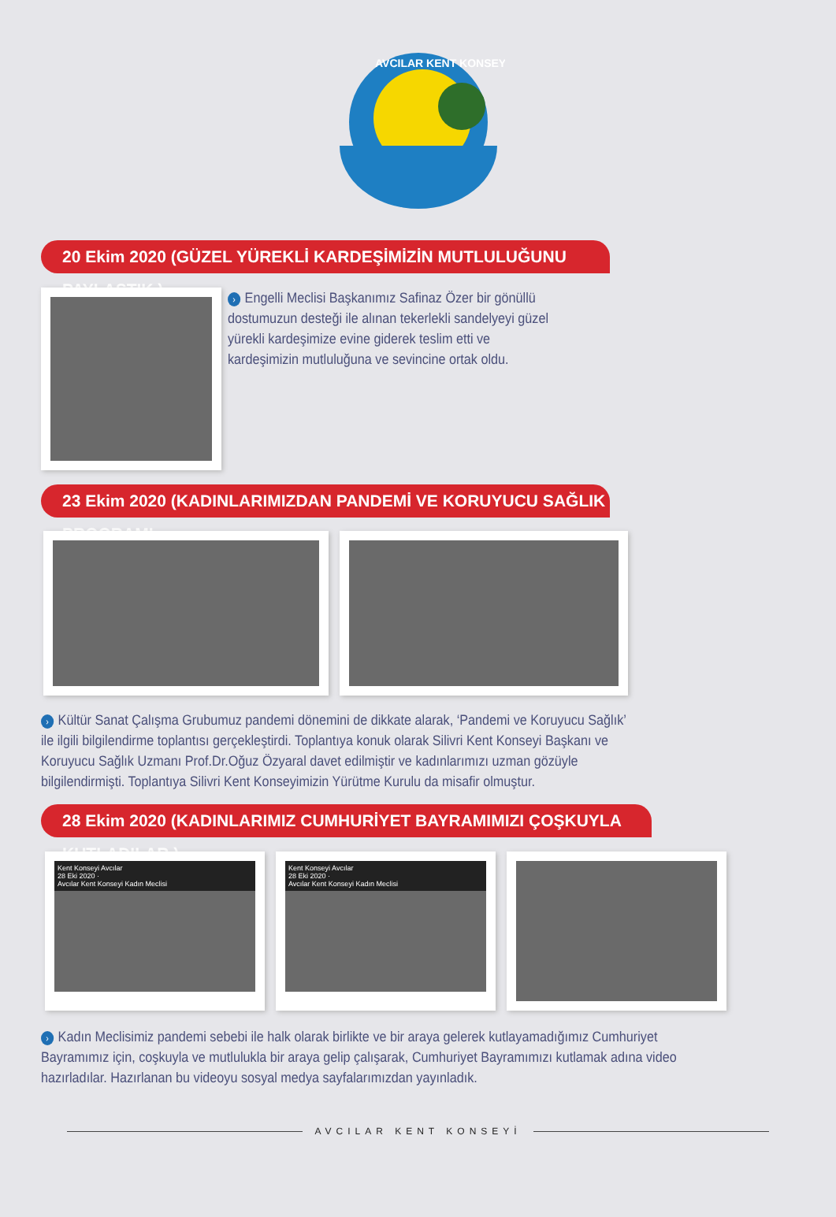AVCILAR KENT KONSEYİ
20 Ekim 2020 (GÜZEL YÜREKLİ KARDEŞİMİZİN MUTLULUĞUNU PAYLAŞTIK.)
› Engelli Meclisi Başkanımız Safinaz Özer bir gönüllü dostumuzun desteği ile alınan tekerlekli sandelyeyi güzel yürekli kardeşimize evine giderek teslim etti ve kardeşimizin mutluluğuna ve sevincine ortak oldu.
23 Ekim 2020 (KADINLARIMIZDAN PANDEMİ VE KORUYUCU SAĞLIK PROGRAMI
› Kültür Sanat Çalışma Grubumuz pandemi dönemini de dikkate alarak, ‘Pandemi ve Koruyucu Sağlık’ ile ilgili bilgilendirme toplantısı gerçekleştirdi. Toplantıya konuk olarak Silivri Kent Konseyi Başkanı ve Koruyucu Sağlık Uzmanı Prof.Dr.Oğuz Özyaral davet edilmiştir ve kadınlarımızı uzman gözüyle bilgilendirmişti. Toplantıya Silivri Kent Konseyimizin Yürütme Kurulu da misafir olmuştur.
28 Ekim 2020 (KADINLARIMIZ CUMHURİYET BAYRAMIMIZI ÇOŞKUYLA KUTLADILAR.)
Kent Konseyi Avcılar
28 Eki 2020 ·
Avcılar Kent Konseyi Kadın Meclisi
Kent Konseyi Avcılar
28 Eki 2020 ·
Avcılar Kent Konseyi Kadın Meclisi
› Kadın Meclisimiz pandemi sebebi ile halk olarak birlikte ve bir araya gelerek kutlayamadığımız Cumhuriyet Bayramımız için, coşkuyla ve mutlulukla bir araya gelip çalışarak, Cumhuriyet Bayramımızı kutlamak adına video hazırladılar. Hazırlanan bu videoyu sosyal medya sayfalarımızdan yayınladık.
AVCILAR KENT KONSEYİ